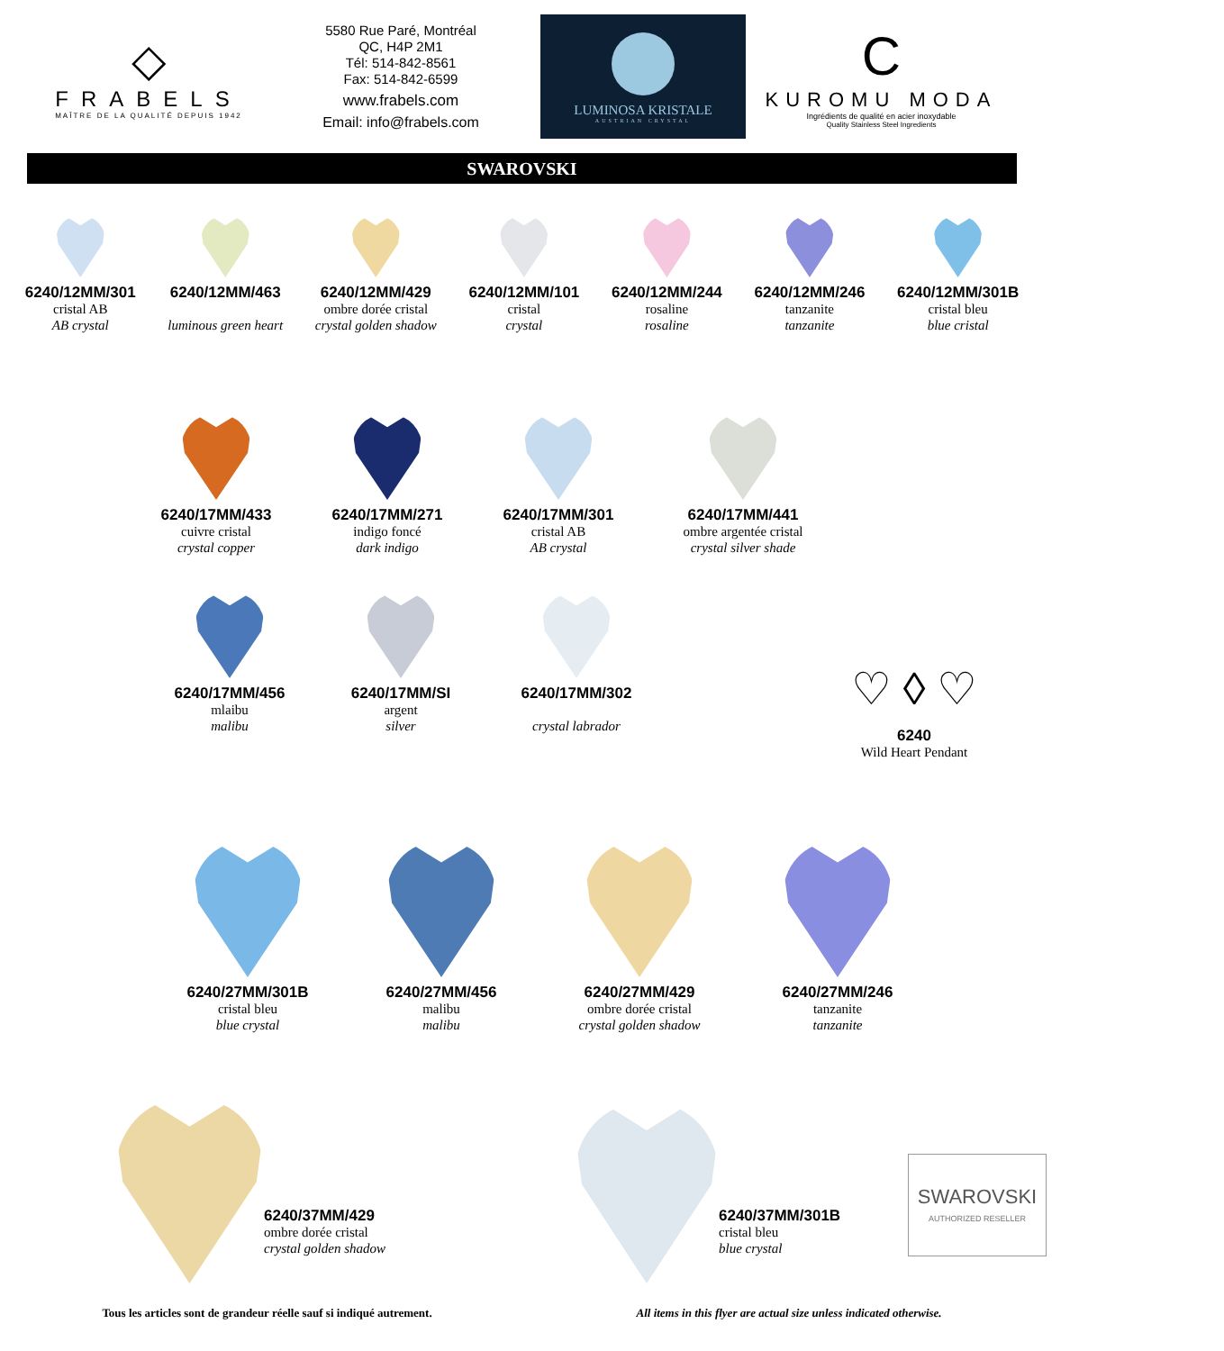◇
FRABELS
MAÎTRE DE LA QUALITÉ DEPUIS 1942
5580 Rue Paré, Montréal
QC, H4P 2M1
Tél: 514-842-8561
Fax: 514-842-6599
www.frabels.com
Email: info@frabels.com
LUMINOSA KRISTALE
AUSTRIAN CRYSTAL
C
KUROMU MODA
Ingrédients de qualité en acier inoxydable
Quality Stainless Steel Ingredients
SWAROVSKI
6240/12MM/301
cristal AB
AB crystal
6240/12MM/463
luminous green heart
6240/12MM/429
ombre dorée cristal
crystal golden shadow
6240/12MM/101
cristal
crystal
6240/12MM/244
rosaline
rosaline
6240/12MM/246
tanzanite
tanzanite
6240/12MM/301B
cristal bleu
blue cristal
6240/17MM/433
cuivre cristal
crystal copper
6240/17MM/271
indigo foncé
dark indigo
6240/17MM/301
cristal AB
AB crystal
6240/17MM/441
ombre argentée cristal
crystal silver shade
6240/17MM/456
mlaibu
malibu
6240/17MM/SI
argent
silver
6240/17MM/302
crystal labrador
♡ ◊ ♡
6240
Wild Heart Pendant
6240/27MM/301B
cristal bleu
blue crystal
6240/27MM/456
malibu
malibu
6240/27MM/429
ombre dorée cristal
crystal golden shadow
6240/27MM/246
tanzanite
tanzanite
6240/37MM/429
ombre dorée cristal
crystal golden shadow
6240/37MM/301B
cristal bleu
blue crystal
SWAROVSKI
AUTHORIZED RESELLER
Tous les articles sont de grandeur réelle sauf si indiqué autrement. All items in this flyer are actual size unless indicated otherwise.